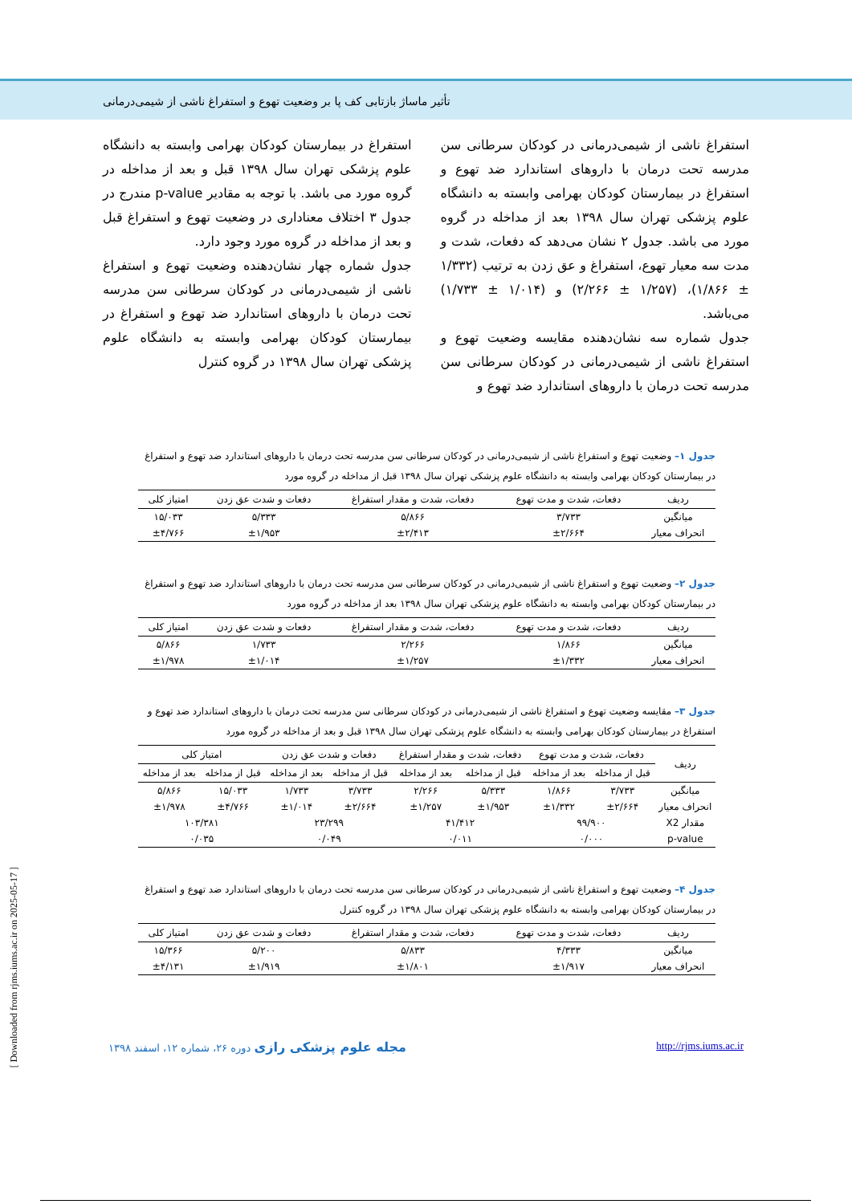تأثیر ماساژ بازتابی کف پا بر وضعیت تهوع و استفراغ ناشی از شیمی‌درمانی
استفراغ ناشی از شیمی‌درمانی در کودکان سرطانی سن مدرسه تحت درمان با داروهای استاندارد ضد تهوع و استفراغ در بیمارستان کودکان بهرامی وابسته به دانشگاه علوم پزشکی تهران سال ۱۳۹۸ بعد از مداخله در گروه مورد می باشد. جدول ۲ نشان می‌دهد که دفعات، شدت و مدت سه معیار تهوع، استفراغ و عق زدن به ترتیب (۱/۳۳۲ ± ۱/۸۶۶)، (۱/۲۵۷ ± ۲/۲۶۶) و (۱/۰۱۴ ± ۱/۷۳۳) می‌باشد.
جدول شماره سه نشان‌دهنده مقایسه وضعیت تهوع و استفراغ ناشی از شیمی‌درمانی در کودکان سرطانی سن مدرسه تحت درمان با داروهای استاندارد ضد تهوع و
استفراغ در بیمارستان کودکان بهرامی وابسته به دانشگاه علوم پزشکی تهران سال ۱۳۹۸ قبل و بعد از مداخله در گروه مورد می باشد. با توجه به مقادیر p-value مندرج در جدول ۳ اختلاف معناداری در وضعیت تهوع و استفراغ قبل و بعد از مداخله در گروه مورد وجود دارد.
جدول شماره چهار نشان‌دهنده وضعیت تهوع و استفراغ ناشی از شیمی‌درمانی در کودکان سرطانی سن مدرسه تحت درمان با داروهای استاندارد ضد تهوع و استفراغ در بیمارستان کودکان بهرامی وابسته به دانشگاه علوم پزشکی تهران سال ۱۳۹۸ در گروه کنترل
جدول ۱– وضعیت تهوع و استفراغ ناشی از شیمی‌درمانی در کودکان سرطانی سن مدرسه تحت درمان با داروهای استاندارد ضد تهوع و استفراغ در بیمارستان کودکان بهرامی وابسته به دانشگاه علوم پزشکی تهران سال ۱۳۹۸ قبل از مداخله در گروه مورد
| ردیف | دفعات، شدت و مدت تهوع | دفعات، شدت و مقدار استفراغ | دفعات و شدت عق زدن | امتیاز کلی |
| --- | --- | --- | --- | --- |
| میانگین | ۳/۷۳۳ | ۵/۸۶۶ | ۵/۳۳۳ | ۱۵/۰۳۳ |
| انحراف معیار | ±۲/۶۶۴ | ±۲/۴۱۳ | ±۱/۹۵۳ | ±۴/۷۶۶ |
جدول ۲– وضعیت تهوع و استفراغ ناشی از شیمی‌درمانی در کودکان سرطانی سن مدرسه تحت درمان با داروهای استاندارد ضد تهوع و استفراغ در بیمارستان کودکان بهرامی وابسته به دانشگاه علوم پزشکی تهران سال ۱۳۹۸ بعد از مداخله در گروه مورد
| ردیف | دفعات، شدت و مدت تهوع | دفعات، شدت و مقدار استفراغ | دفعات و شدت عق زدن | امتیاز کلی |
| --- | --- | --- | --- | --- |
| میانگین | ۱/۸۶۶ | ۲/۲۶۶ | ۱/۷۳۳ | ۵/۸۶۶ |
| انحراف معیار | ±۱/۳۳۲ | ±۱/۲۵۷ | ±۱/۰۱۴ | ±۱/۹۷۸ |
جدول ۳– مقایسه وضعیت تهوع و استفراغ ناشی از شیمی‌درمانی در کودکان سرطانی سن مدرسه تحت درمان با داروهای استاندارد ضد تهوع و استفراغ در بیمارستان کودکان بهرامی وابسته به دانشگاه علوم پزشکی تهران سال ۱۳۹۸ قبل و بعد از مداخله در گروه مورد
| ردیف | دفعات، شدت و مدت تهوع | | دفعات، شدت و مقدار استفراغ | | دفعات و شدت عق زدن | | امتیاز کلی | |
| --- | --- | --- | --- | --- | --- | --- | --- | --- |
| | قبل از مداخله | بعد از مداخله | قبل از مداخله | بعد از مداخله | قبل از مداخله | بعد از مداخله | قبل از مداخله | بعد از مداخله |
| میانگین | ۳/۷۳۳ | ۱/۸۶۶ | ۵/۳۳۳ | ۲/۲۶۶ | ۳/۷۳۳ | ۱/۷۳۳ | ۱۵/۰۳۳ | ۵/۸۶۶ |
| انحراف معیار | ±۲/۶۶۴ | ±۱/۳۳۲ | ±۱/۹۵۳ | ±۱/۲۵۷ | ±۲/۶۶۴ | ±۱/۰۱۴ | ±۴/۷۶۶ | ±۱/۹۷۸ |
| مقدار X2 | ۹۹/۹۰۰ | | ۴۱/۴۱۲ | | ۲۳/۲۹۹ | | ۱۰۳/۳۸۱ | |
| p-value | ۰/۰۰۰ | | ۰/۰۱۱ | | ۰/۰۴۹ | | ۰/۰۳۵ | |
جدول ۴– وضعیت تهوع و استفراغ ناشی از شیمی‌درمانی در کودکان سرطانی سن مدرسه تحت درمان با داروهای استاندارد ضد تهوع و استفراغ در بیمارستان کودکان بهرامی وابسته به دانشگاه علوم پزشکی تهران سال ۱۳۹۸ در گروه کنترل
| ردیف | دفعات، شدت و مدت تهوع | دفعات، شدت و مقدار استفراغ | دفعات و شدت عق زدن | امتیاز کلی |
| --- | --- | --- | --- | --- |
| میانگین | ۴/۳۳۳ | ۵/۸۳۳ | ۵/۲۰۰ | ۱۵/۳۶۶ |
| انحراف معیار | ±۱/۹۱۷ | ±۱/۸۰۱ | ±۱/۹۱۹ | ±۴/۱۳۱ |
http://rjms.iums.ac.ir مجله علوم پزشکی رازی دوره ۲۶، شماره ۱۲، اسفند ۱۳۹۸
[ Downloaded from rjms.iums.ac.ir on 2025-05-17 ]